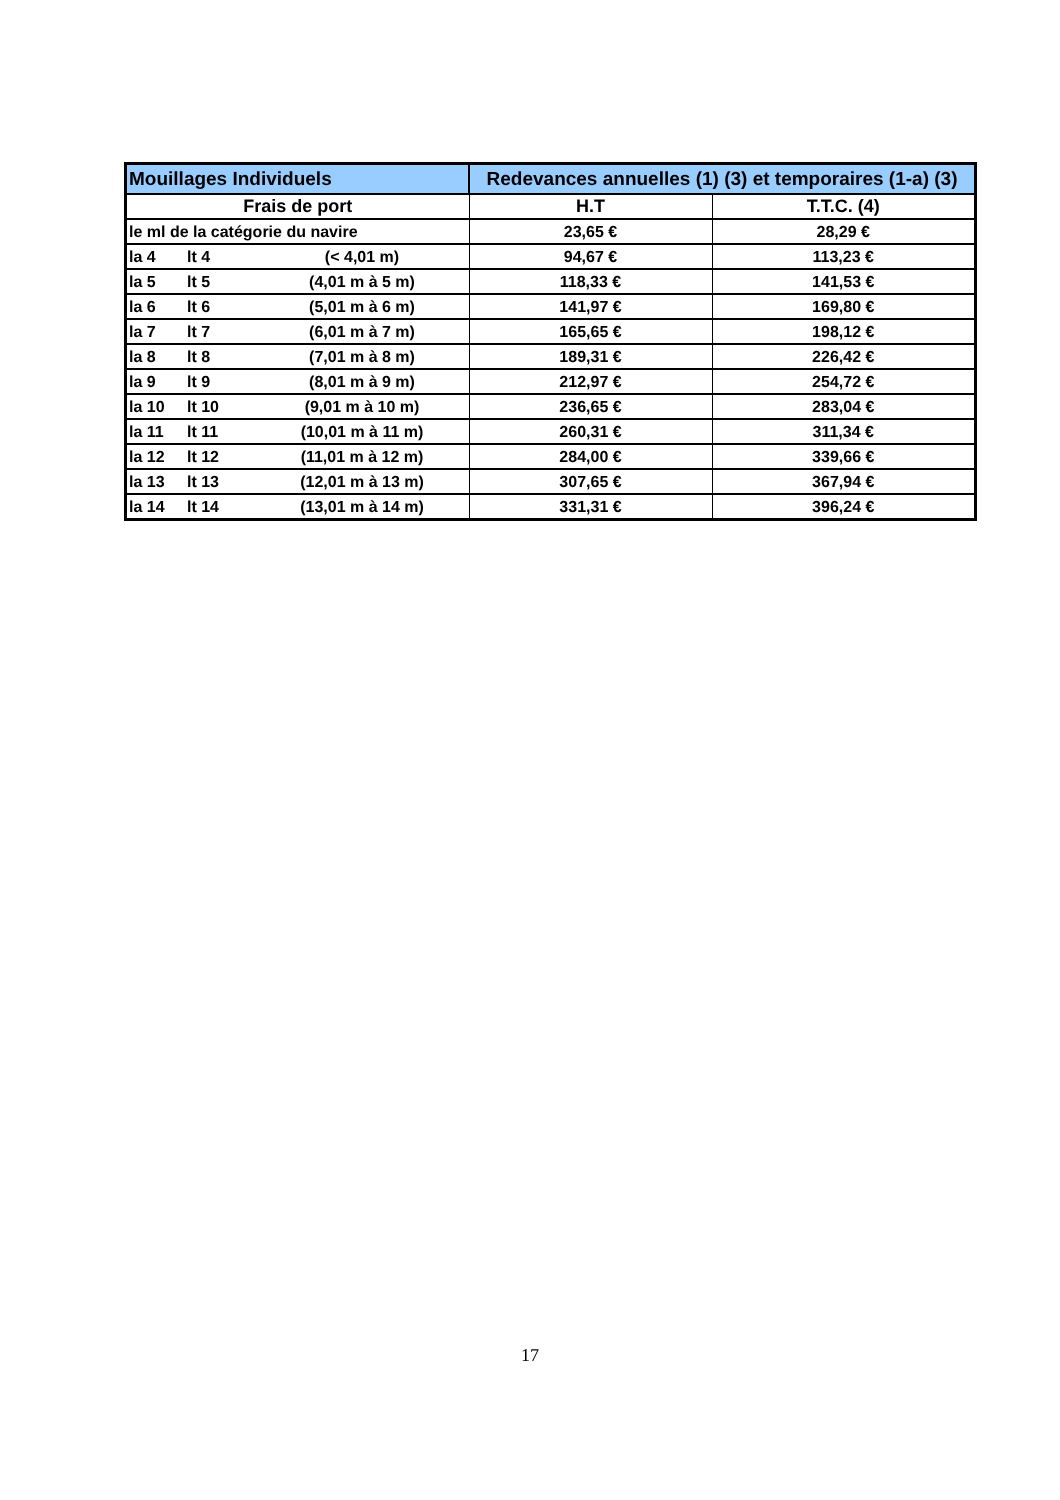| Mouillages Individuels | Redevances annuelles (1) (3) et temporaires (1-a) (3) | |
| --- | --- | --- |
| Frais de port | H.T | T.T.C. (4) |
| le ml de la catégorie du navire | 23,65 € | 28,29 € |
| la 4 lt 4 (< 4,01 m) | 94,67 € | 113,23 € |
| la 5 lt 5 (4,01 m à 5 m) | 118,33 € | 141,53 € |
| la 6 lt 6 (5,01 m à 6 m) | 141,97 € | 169,80 € |
| la 7 lt 7 (6,01 m à 7 m) | 165,65 € | 198,12 € |
| la 8 lt 8 (7,01 m à 8 m) | 189,31 € | 226,42 € |
| la 9 lt 9 (8,01 m à 9 m) | 212,97 € | 254,72 € |
| la 10 lt 10 (9,01 m à 10 m) | 236,65 € | 283,04 € |
| la 11 lt 11 (10,01 m à 11 m) | 260,31 € | 311,34 € |
| la 12 lt 12 (11,01 m à 12 m) | 284,00 € | 339,66 € |
| la 13 lt 13 (12,01 m à 13 m) | 307,65 € | 367,94 € |
| la 14 lt 14 (13,01 m à 14 m) | 331,31 € | 396,24 € |
17